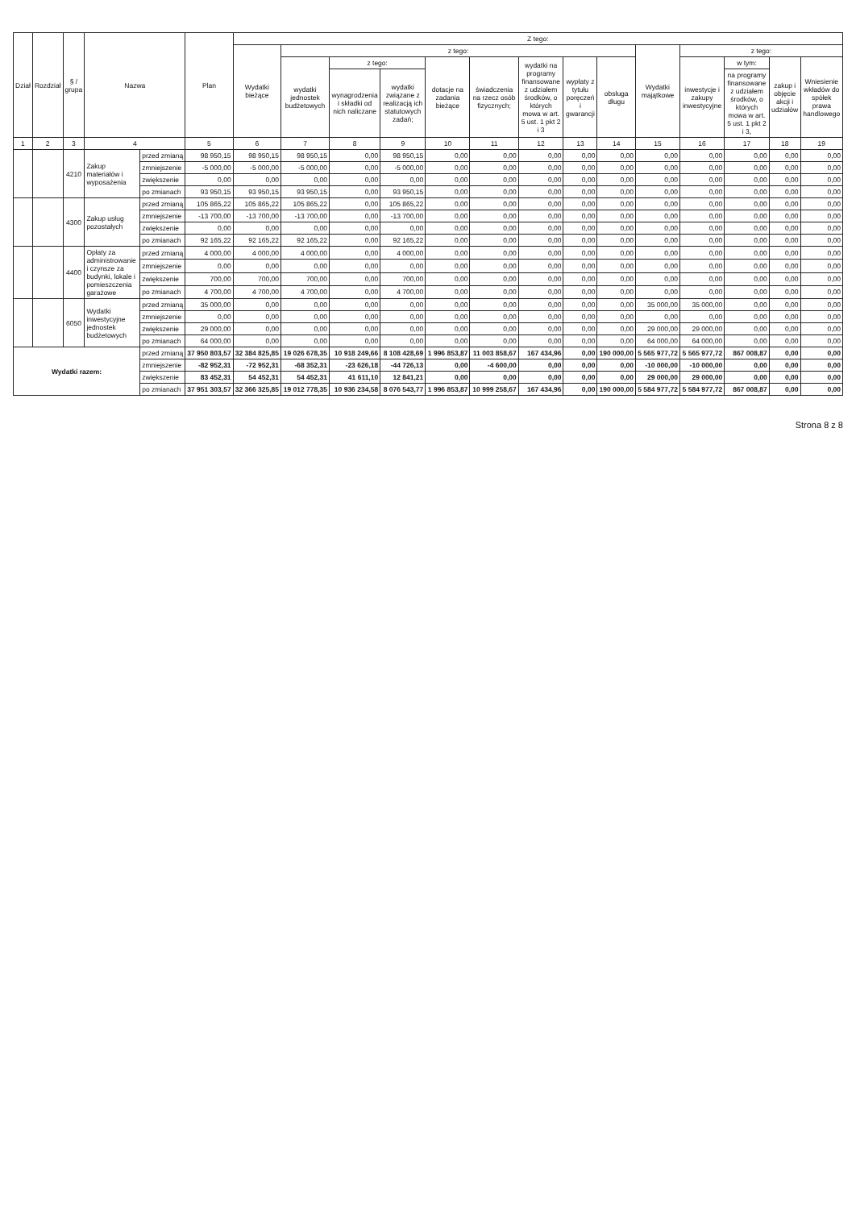| Dział | Rozdział | § / grupa | Nazwa | | Plan | Z tego: | | | | | | | | | | | | | |
| --- | --- | --- | --- | --- | --- | --- | --- | --- | --- | --- | --- | --- | --- | --- | --- | --- | --- | --- | --- |
| | | | | | | Wydatki bieżące | z tego: | | | | | | | | Wydatki majątkowe | z tego: | | | |
| | | | | | | | wydatki jednostek budżetowych | z tego: | | dotacje na zadania bieżące | świadczenia na rzecz osób fizycznych; | wydatki na programy finansowane z udziałem środków, o których mowa w art. 5 ust. 1 pkt 2 i 3 | wypłaty z tytułu poręczeń i gwarancji | obsługa długu | | inwestycje i zakupy inwestycyjne | w tym: | zakup i objęcie akcji i udziałów | Wniesienie wkładów do spółek prawa handlowego |
| | | | | | | | | wynagrodzenia i składki od nich naliczane | wydatki związane z realizacją ich statutowych zadań; | | | | | | | | na programy finansowane z udziałem środków, o których mowa w art. 5 ust. 1 pkt 2 i 3, | | |
| 1 | 2 | 3 | 4 | | 5 | 6 | 7 | 8 | 9 | 10 | 11 | 12 | 13 | 14 | 15 | 16 | 17 | 18 | 19 |
| | | 4210 | Zakup materiałów i wyposażenia | przed zmianą | 98 950,15 | 98 950,15 | 98 950,15 | 0,00 | 98 950,15 | 0,00 | 0,00 | 0,00 | 0,00 | 0,00 | 0,00 | 0,00 | 0,00 | 0,00 | 0,00 |
| | | | | zmniejszenie | -5 000,00 | -5 000,00 | -5 000,00 | 0,00 | -5 000,00 | 0,00 | 0,00 | 0,00 | 0,00 | 0,00 | 0,00 | 0,00 | 0,00 | 0,00 | 0,00 |
| | | | | zwiększenie | 0,00 | 0,00 | 0,00 | 0,00 | 0,00 | 0,00 | 0,00 | 0,00 | 0,00 | 0,00 | 0,00 | 0,00 | 0,00 | 0,00 | 0,00 |
| | | | | po zmianach | 93 950,15 | 93 950,15 | 93 950,15 | 0,00 | 93 950,15 | 0,00 | 0,00 | 0,00 | 0,00 | 0,00 | 0,00 | 0,00 | 0,00 | 0,00 | 0,00 |
| | | 4300 | Zakup usług pozostałych | przed zmianą | 105 865,22 | 105 865,22 | 105 865,22 | 0,00 | 105 865,22 | 0,00 | 0,00 | 0,00 | 0,00 | 0,00 | 0,00 | 0,00 | 0,00 | 0,00 | 0,00 |
| | | | | zmniejszenie | -13 700,00 | -13 700,00 | -13 700,00 | 0,00 | -13 700,00 | 0,00 | 0,00 | 0,00 | 0,00 | 0,00 | 0,00 | 0,00 | 0,00 | 0,00 | 0,00 |
| | | | | zwiększenie | 0,00 | 0,00 | 0,00 | 0,00 | 0,00 | 0,00 | 0,00 | 0,00 | 0,00 | 0,00 | 0,00 | 0,00 | 0,00 | 0,00 | 0,00 |
| | | | | po zmianach | 92 165,22 | 92 165,22 | 92 165,22 | 0,00 | 92 165,22 | 0,00 | 0,00 | 0,00 | 0,00 | 0,00 | 0,00 | 0,00 | 0,00 | 0,00 | 0,00 |
| | | 4400 | Opłaty za administrowanie i czynsze za budynki, lokale i pomieszczenia garażowe | przed zmianą | 4 000,00 | 4 000,00 | 4 000,00 | 0,00 | 4 000,00 | 0,00 | 0,00 | 0,00 | 0,00 | 0,00 | 0,00 | 0,00 | 0,00 | 0,00 | 0,00 |
| | | | | zmniejszenie | 0,00 | 0,00 | 0,00 | 0,00 | 0,00 | 0,00 | 0,00 | 0,00 | 0,00 | 0,00 | 0,00 | 0,00 | 0,00 | 0,00 | 0,00 |
| | | | | zwiększenie | 700,00 | 700,00 | 700,00 | 0,00 | 700,00 | 0,00 | 0,00 | 0,00 | 0,00 | 0,00 | 0,00 | 0,00 | 0,00 | 0,00 | 0,00 |
| | | | | po zmianach | 4 700,00 | 4 700,00 | 4 700,00 | 0,00 | 4 700,00 | 0,00 | 0,00 | 0,00 | 0,00 | 0,00 | 0,00 | 0,00 | 0,00 | 0,00 | 0,00 |
| | | 6050 | Wydatki inwestycyjne jednostek budżetowych | przed zmianą | 35 000,00 | 0,00 | 0,00 | 0,00 | 0,00 | 0,00 | 0,00 | 0,00 | 0,00 | 0,00 | 35 000,00 | 35 000,00 | 0,00 | 0,00 | 0,00 |
| | | | | zmniejszenie | 0,00 | 0,00 | 0,00 | 0,00 | 0,00 | 0,00 | 0,00 | 0,00 | 0,00 | 0,00 | 0,00 | 0,00 | 0,00 | 0,00 | 0,00 |
| | | | | zwiększenie | 29 000,00 | 0,00 | 0,00 | 0,00 | 0,00 | 0,00 | 0,00 | 0,00 | 0,00 | 0,00 | 29 000,00 | 29 000,00 | 0,00 | 0,00 | 0,00 |
| | | | | po zmianach | 64 000,00 | 0,00 | 0,00 | 0,00 | 0,00 | 0,00 | 0,00 | 0,00 | 0,00 | 0,00 | 64 000,00 | 64 000,00 | 0,00 | 0,00 | 0,00 |
| Wydatki razem: | | | | przed zmianą | 37 950 803,57 | 32 384 825,85 | 19 026 678,35 | 10 918 249,66 | 8 108 428,69 | 1 996 853,87 | 11 003 858,67 | 167 434,96 | 0,00 | 190 000,00 | 5 565 977,72 | 5 565 977,72 | 867 008,87 | 0,00 | 0,00 |
| | | | | zmniejszenie | -82 952,31 | -72 952,31 | -68 352,31 | -23 626,18 | -44 726,13 | 0,00 | -4 600,00 | 0,00 | 0,00 | 0,00 | -10 000,00 | -10 000,00 | 0,00 | 0,00 | 0,00 |
| | | | | zwiększenie | 83 452,31 | 54 452,31 | 54 452,31 | 41 611,10 | 12 841,21 | 0,00 | 0,00 | 0,00 | 0,00 | 0,00 | 29 000,00 | 29 000,00 | 0,00 | 0,00 | 0,00 |
| | | | | po zmianach | 37 951 303,57 | 32 366 325,85 | 19 012 778,35 | 10 936 234,58 | 8 076 543,77 | 1 996 853,87 | 10 999 258,67 | 167 434,96 | 0,00 | 190 000,00 | 5 584 977,72 | 5 584 977,72 | 867 008,87 | 0,00 | 0,00 |
Strona 8 z 8